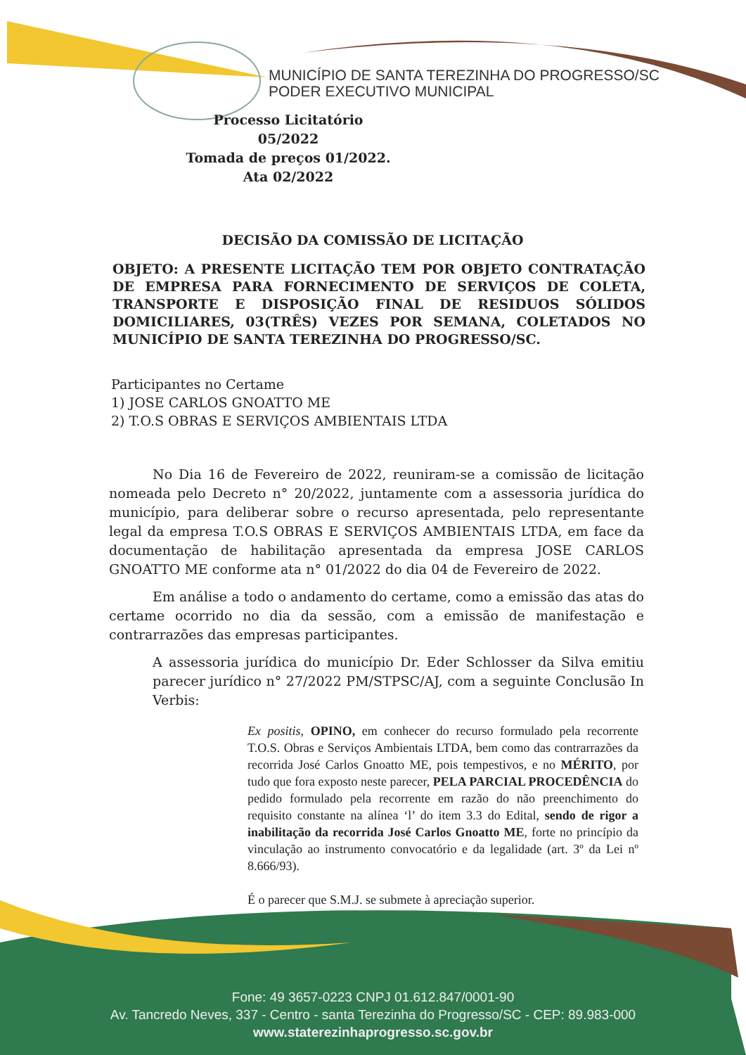MUNICÍPIO DE SANTA TEREZINHA DO PROGRESSO/SC
PODER EXECUTIVO MUNICIPAL
Processo Licitatório 05/2022
Tomada de preços 01/2022.
Ata 02/2022
DECISÃO DA COMISSÃO DE LICITAÇÃO
OBJETO: A PRESENTE LICITAÇÃO TEM POR OBJETO CONTRATAÇÃO DE EMPRESA PARA FORNECIMENTO DE SERVIÇOS DE COLETA, TRANSPORTE E DISPOSIÇÃO FINAL DE RESIDUOS SÓLIDOS DOMICILIARES, 03(TRÊS) VEZES POR SEMANA, COLETADOS NO MUNICÍPIO DE SANTA TEREZINHA DO PROGRESSO/SC.
Participantes no Certame
1) JOSE CARLOS GNOATTO ME
2) T.O.S OBRAS E SERVIÇOS AMBIENTAIS LTDA
No Dia 16 de Fevereiro de 2022, reuniram-se a comissão de licitação nomeada pelo Decreto n° 20/2022, juntamente com a assessoria jurídica do município, para deliberar sobre o recurso apresentada, pelo representante legal da empresa T.O.S OBRAS E SERVIÇOS AMBIENTAIS LTDA, em face da documentação de habilitação apresentada da empresa JOSE CARLOS GNOATTO ME conforme ata n° 01/2022 do dia 04 de Fevereiro de 2022.
Em análise a todo o andamento do certame, como a emissão das atas do certame ocorrido no dia da sessão, com a emissão de manifestação e contrarrazões das empresas participantes.
A assessoria jurídica do município Dr. Eder Schlosser da Silva emitiu parecer jurídico n° 27/2022 PM/STPSC/AJ, com a seguinte Conclusão In Verbis:
Ex positis, OPINO, em conhecer do recurso formulado pela recorrente T.O.S. Obras e Serviços Ambientais LTDA, bem como das contrarrazões da recorrida José Carlos Gnoatto ME, pois tempestivos, e no MÉRITO, por tudo que fora exposto neste parecer, PELA PARCIAL PROCEDÊNCIA do pedido formulado pela recorrente em razão do não preenchimento do requisito constante na alínea ‘l’ do item 3.3 do Edital, sendo de rigor a inabilitação da recorrida José Carlos Gnoatto ME, forte no princípio da vinculação ao instrumento convocatório e da legalidade (art. 3º da Lei nº 8.666/93).
É o parecer que S.M.J. se submete à apreciação superior.
Fone: 49 3657-0223 CNPJ 01.612.847/0001-90
Av. Tancredo Neves, 337 - Centro - santa Terezinha do Progresso/SC - CEP: 89.983-000
www.staterezinhaprogresso.sc.gov.br